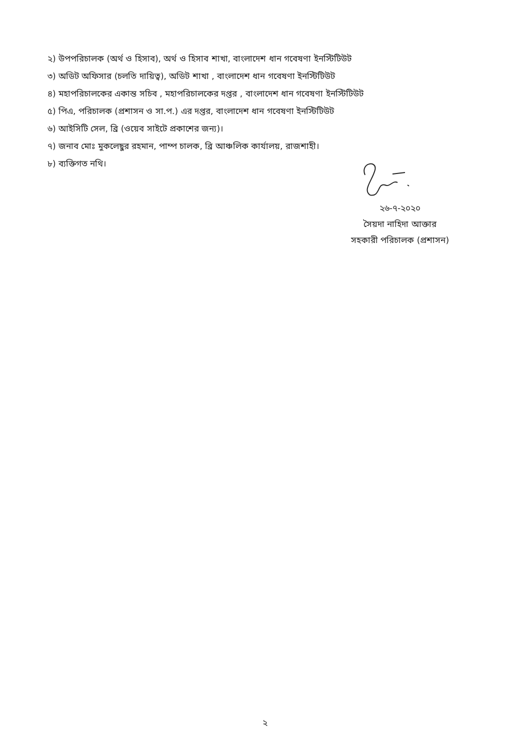২) উপপরিচালক (অর্থ ও হিসাব), অর্থ ও হিসাব শাখা, বাংলাদেশ ধান গবেষণা ইনস্টিটিউট
৩) অডিট অফিসার (চলতি দায়িত্ব), অডিট শাখা , বাংলাদেশ ধান গবেষণা ইনস্টিটিউট
৪) মহাপরিচালকের একান্ত সচিব , মহাপরিচালকের দপ্তর , বাংলাদেশ ধান গবেষণা ইনস্টিটিউট
৫) পিএ, পরিচালক (প্রশাসন ও সা.প.) এর দপ্তর, বাংলাদেশ ধান গবেষণা ইনস্টিটিউট
৬) আইসিটি সেল, ব্রি (ওয়েব সাইটে প্রকাশের জন্য)।
৭) জনাব মোঃ মুকলেছুর রহমান, পাম্প চালক, ব্রি আঞ্চলিক কার্যালয়, রাজশাহী।
৮) ব্যক্তিগত নথি।
২৬-৭-২০২০
সৈয়দা নাহিদা আক্তার
সহকারী পরিচালক (প্রশাসন)
২